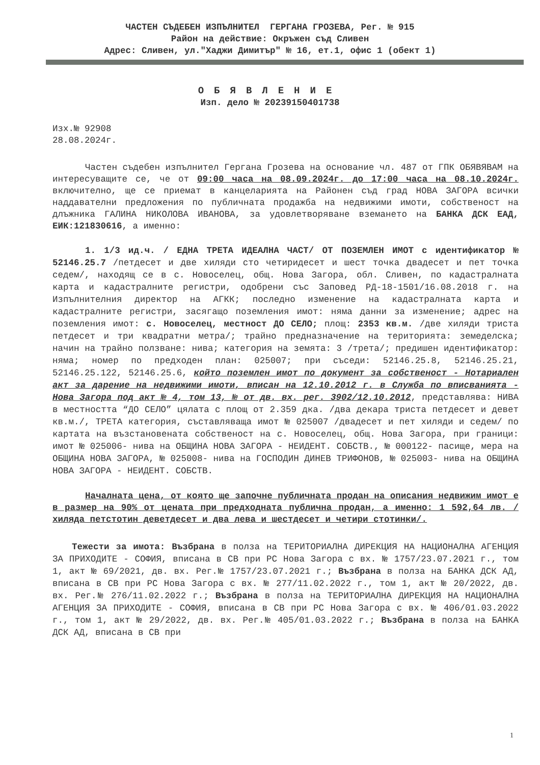ЧАСТЕН СЪДЕБЕН ИЗПЪЛНИТЕЛ ГЕРГАНА ГРОЗЕВА, Рег. № 915
Район на действие: Окръжен съд Сливен
Адрес: Сливен, ул."Хаджи Димитър" № 16, ет.1, офис 1 (обект 1)
ОБЯВЛЕНИЕ
Изп. дело № 20239150401738
Изх.№ 92908
28.08.2024г.
Частен съдебен изпълнител Гергана Грозева на основание чл. 487 от ГПК ОБЯВЯВАМ на интересуващите се, че от 09:00 часа на 08.09.2024г. до 17:00 часа на 08.10.2024г. включително, ще се приемат в канцеларията на Районен съд град НОВА ЗАГОРА всички наддавателни предложения по публичната продажба на недвижими имоти, собственост на длъжника ГАЛИНА НИКОЛОВА ИВАНОВА, за удовлетворяване вземането на БАНКА ДСК ЕАД, ЕИК:121830616, а именно:
1. 1/3 ид.ч. / ЕДНА ТРЕТА ИДЕАЛНА ЧАСТ/ ОТ ПОЗЕМЛЕН ИМОТ с идентификатор № 52146.25.7 /петдесет и две хиляди сто четиридесет и шест точка двадесет и пет точка седем/, находящ се в с. Новоселец, общ. Нова Загора, обл. Сливен, по кадастралната карта и кадастралните регистри, одобрени със Заповед РД-18-1501/16.08.2018 г. на Изпълнителния директор на АГКК; последно изменение на кадастралната карта и кадастралните регистри, засягащо поземления имот: няма данни за изменение; адрес на поземления имот: с. Новоселец, местност ДО СЕЛО; площ: 2353 кв.м. /две хиляди триста петдесет и три квадратни метра/; трайно предназначение на територията: земеделска; начин на трайно ползване: нива; категория на земята: 3 /трета/; предишен идентификатор: няма; номер по предходен план: 025007; при съседи: 52146.25.8, 52146.25.21, 52146.25.122, 52146.25.6, който поземлен имот по документ за собственост - Нотариален акт за дарение на недвижими имоти, вписан на 12.10.2012 г. в Служба по вписванията - Нова Загора под акт № 4, том 13, № от дв. вх. рег. 3902/12.10.2012, представлява: НИВА в местността “ДО СЕЛО” цялата с площ от 2.359 дка. /два декара триста петдесет и девет кв.м./, ТРЕТА категория, съставляваща имот № 025007 /двадесет и пет хиляди и седем/ по картата на възстановената собственост на с. Новоселец, общ. Нова Загора, при граници: имот № 025006- нива на ОБЩИНА НОВА ЗАГОРА - НЕИДЕНТ. СОБСТВ., № 000122- пасище, мера на ОБЩИНА НОВА ЗАГОРА, № 025008- нива на ГОСПОДИН ДИНЕВ ТРИФОНОВ, № 025003- нива на ОБЩИНА НОВА ЗАГОРА - НЕИДЕНТ. СОБСТВ.
Началната цена, от която ще започне публичната продан на описания недвижим имот е в размер на 90% от цената при предходната публична продан, а именно: 1 592,64 лв. /хиляда петстотин деветдесет и два лева и шестдесет и четири стотинки/.
Тежести за имота: Възбрана в полза на ТЕРИТОРИАЛНА ДИРЕКЦИЯ НА НАЦИОНАЛНА АГЕНЦИЯ ЗА ПРИХОДИТЕ - СОФИЯ, вписана в СВ при РС Нова Загора с вх. № 1757/23.07.2021 г., том 1, акт № 69/2021, дв. вх. Рег.№ 1757/23.07.2021 г.; Възбрана в полза на БАНКА ДСК АД, вписана в СВ при РС Нова Загора с вх. № 277/11.02.2022 г., том 1, акт № 20/2022, дв. вх. Рег.№ 276/11.02.2022 г.; Възбрана в полза на ТЕРИТОРИАЛНА ДИРЕКЦИЯ НА НАЦИОНАЛНА АГЕНЦИЯ ЗА ПРИХОДИТЕ - СОФИЯ, вписана в СВ при РС Нова Загора с вх. № 406/01.03.2022 г., том 1, акт № 29/2022, дв. вх. Рег.№ 405/01.03.2022 г.; Възбрана в полза на БАНКА ДСК АД, вписана в СВ при
1